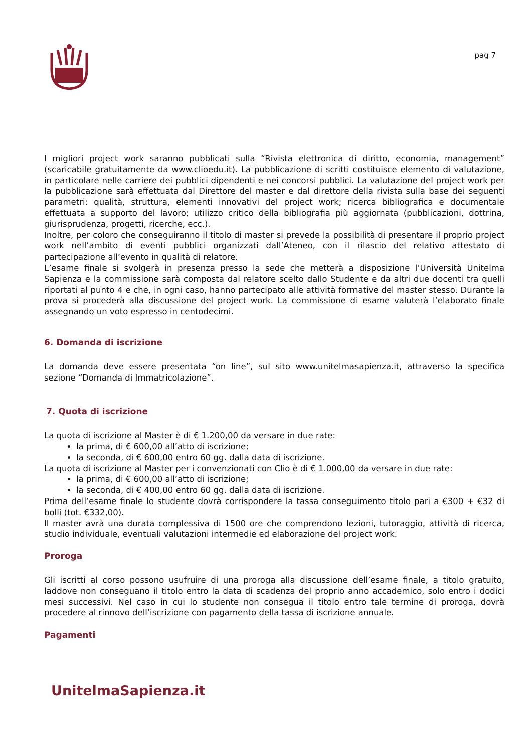pag 7
I migliori project work saranno pubblicati sulla “Rivista elettronica di diritto, economia, management” (scaricabile gratuitamente da www.clioedu.it). La pubblicazione di scritti costituisce elemento di valutazione, in particolare nelle carriere dei pubblici dipendenti e nei concorsi pubblici. La valutazione del project work per la pubblicazione sarà effettuata dal Direttore del master e dal direttore della rivista sulla base dei seguenti parametri: qualità, struttura, elementi innovativi del project work; ricerca bibliografica e documentale effettuata a supporto del lavoro; utilizzo critico della bibliografia più aggiornata (pubblicazioni, dottrina, giurisprudenza, progetti, ricerche, ecc.).
Inoltre, per coloro che conseguiranno il titolo di master si prevede la possibilità di presentare il proprio project work nell’ambito di eventi pubblici organizzati dall’Ateneo, con il rilascio del relativo attestato di partecipazione all’evento in qualità di relatore.
L’esame finale si svolgerà in presenza presso la sede che metterà a disposizione l’Università Unitelma Sapienza e la commissione sarà composta dal relatore scelto dallo Studente e da altri due docenti tra quelli riportati al punto 4 e che, in ogni caso, hanno partecipato alle attività formative del master stesso. Durante la prova si procederà alla discussione del project work. La commissione di esame valuterà l’elaborato finale assegnando un voto espresso in centodecimi.
6. Domanda di iscrizione
La domanda deve essere presentata “on line”, sul sito www.unitelmasapienza.it, attraverso la specifica sezione “Domanda di Immatricolazione”.
7. Quota di iscrizione
La quota di iscrizione al Master è di € 1.200,00 da versare in due rate:
la prima, di € 600,00 all’atto di iscrizione;
la seconda, di € 600,00 entro 60 gg. dalla data di iscrizione.
La quota di iscrizione al Master per i convenzionati con Clio è di € 1.000,00 da versare in due rate:
la prima, di € 600,00 all’atto di iscrizione;
la seconda, di € 400,00 entro 60 gg. dalla data di iscrizione.
Prima dell’esame finale lo studente dovrà corrispondere la tassa conseguimento titolo pari a €300 + €32 di bolli (tot. €332,00).
Il master avrà una durata complessiva di 1500 ore che comprendono lezioni, tutoraggio, attività di ricerca, studio individuale, eventuali valutazioni intermedie ed elaborazione del project work.
Proroga
Gli iscritti al corso possono usufruire di una proroga alla discussione dell’esame finale, a titolo gratuito, laddove non conseguano il titolo entro la data di scadenza del proprio anno accademico, solo entro i dodici mesi successivi. Nel caso in cui lo studente non consegua il titolo entro tale termine di proroga, dovrà procedere al rinnovo dell’iscrizione con pagamento della tassa di iscrizione annuale.
Pagamenti
UnitelmaSapienza.it